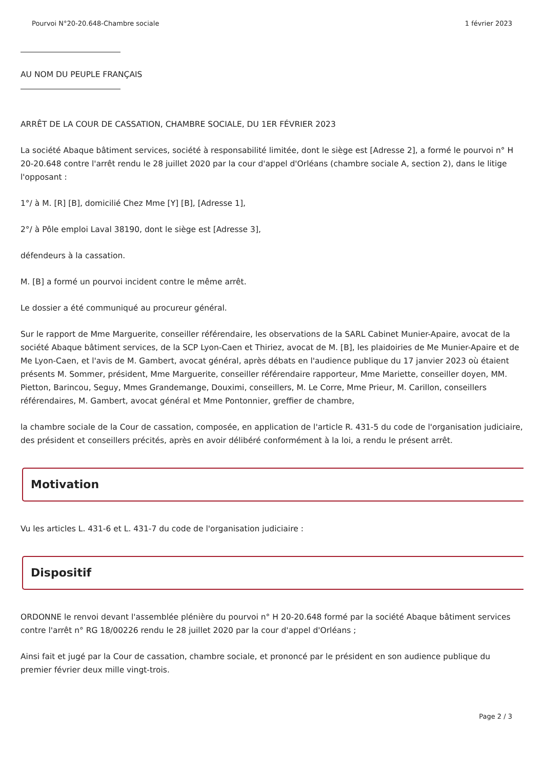Pourvoi N°20-20.648-Chambre sociale 1 février 2023
AU NOM DU PEUPLE FRANÇAIS
ARRÊT DE LA COUR DE CASSATION, CHAMBRE SOCIALE, DU 1ER FÉVRIER 2023
La société Abaque bâtiment services, société à responsabilité limitée, dont le siège est [Adresse 2], a formé le pourvoi n° H 20-20.648 contre l'arrêt rendu le 28 juillet 2020 par la cour d'appel d'Orléans (chambre sociale A, section 2), dans le litige l'opposant :
1°/ à M. [R] [B], domicilié Chez Mme [Y] [B], [Adresse 1],
2°/ à Pôle emploi Laval 38190, dont le siège est [Adresse 3],
défendeurs à la cassation.
M. [B] a formé un pourvoi incident contre le même arrêt.
Le dossier a été communiqué au procureur général.
Sur le rapport de Mme Marguerite, conseiller référendaire, les observations de la SARL Cabinet Munier-Apaire, avocat de la société Abaque bâtiment services, de la SCP Lyon-Caen et Thiriez, avocat de M. [B], les plaidoiries de Me Munier-Apaire et de Me Lyon-Caen, et l'avis de M. Gambert, avocat général, après débats en l'audience publique du 17 janvier 2023 où étaient présents M. Sommer, président, Mme Marguerite, conseiller référendaire rapporteur, Mme Mariette, conseiller doyen, MM. Pietton, Barincou, Seguy, Mmes Grandemange, Douximi, conseillers, M. Le Corre, Mme Prieur, M. Carillon, conseillers référendaires, M. Gambert, avocat général et Mme Pontonnier, greffier de chambre,
la chambre sociale de la Cour de cassation, composée, en application de l'article R. 431-5 du code de l'organisation judiciaire, des président et conseillers précités, après en avoir délibéré conformément à la loi, a rendu le présent arrêt.
Motivation
Vu les articles L. 431-6 et L. 431-7 du code de l'organisation judiciaire :
Dispositif
ORDONNE le renvoi devant l'assemblée plénière du pourvoi n° H 20-20.648 formé par la société Abaque bâtiment services contre l'arrêt n° RG 18/00226 rendu le 28 juillet 2020 par la cour d'appel d'Orléans ;
Ainsi fait et jugé par la Cour de cassation, chambre sociale, et prononcé par le président en son audience publique du premier février deux mille vingt-trois.
Page 2 / 3